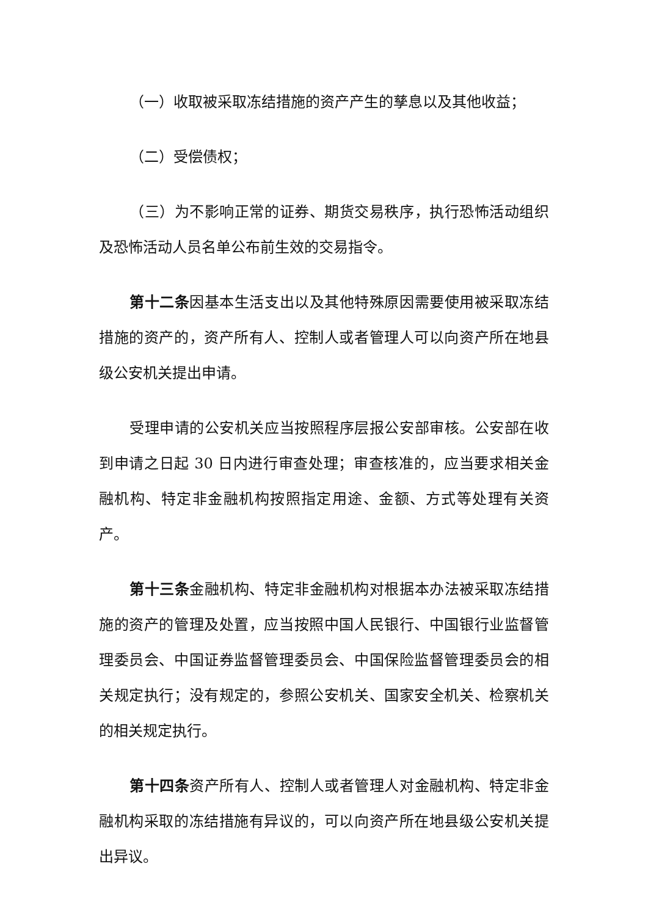（一）收取被采取冻结措施的资产产生的孳息以及其他收益；
（二）受偿债权；
（三）为不影响正常的证券、期货交易秩序，执行恐怖活动组织及恐怖活动人员名单公布前生效的交易指令。
第十二条因基本生活支出以及其他特殊原因需要使用被采取冻结措施的资产的，资产所有人、控制人或者管理人可以向资产所在地县级公安机关提出申请。
受理申请的公安机关应当按照程序层报公安部审核。公安部在收到申请之日起 30 日内进行审查处理；审查核准的，应当要求相关金融机构、特定非金融机构按照指定用途、金额、方式等处理有关资产。
第十三条金融机构、特定非金融机构对根据本办法被采取冻结措施的资产的管理及处置，应当按照中国人民银行、中国银行业监督管理委员会、中国证券监督管理委员会、中国保险监督管理委员会的相关规定执行；没有规定的，参照公安机关、国家安全机关、检察机关的相关规定执行。
第十四条资产所有人、控制人或者管理人对金融机构、特定非金融机构采取的冻结措施有异议的，可以向资产所在地县级公安机关提出异议。